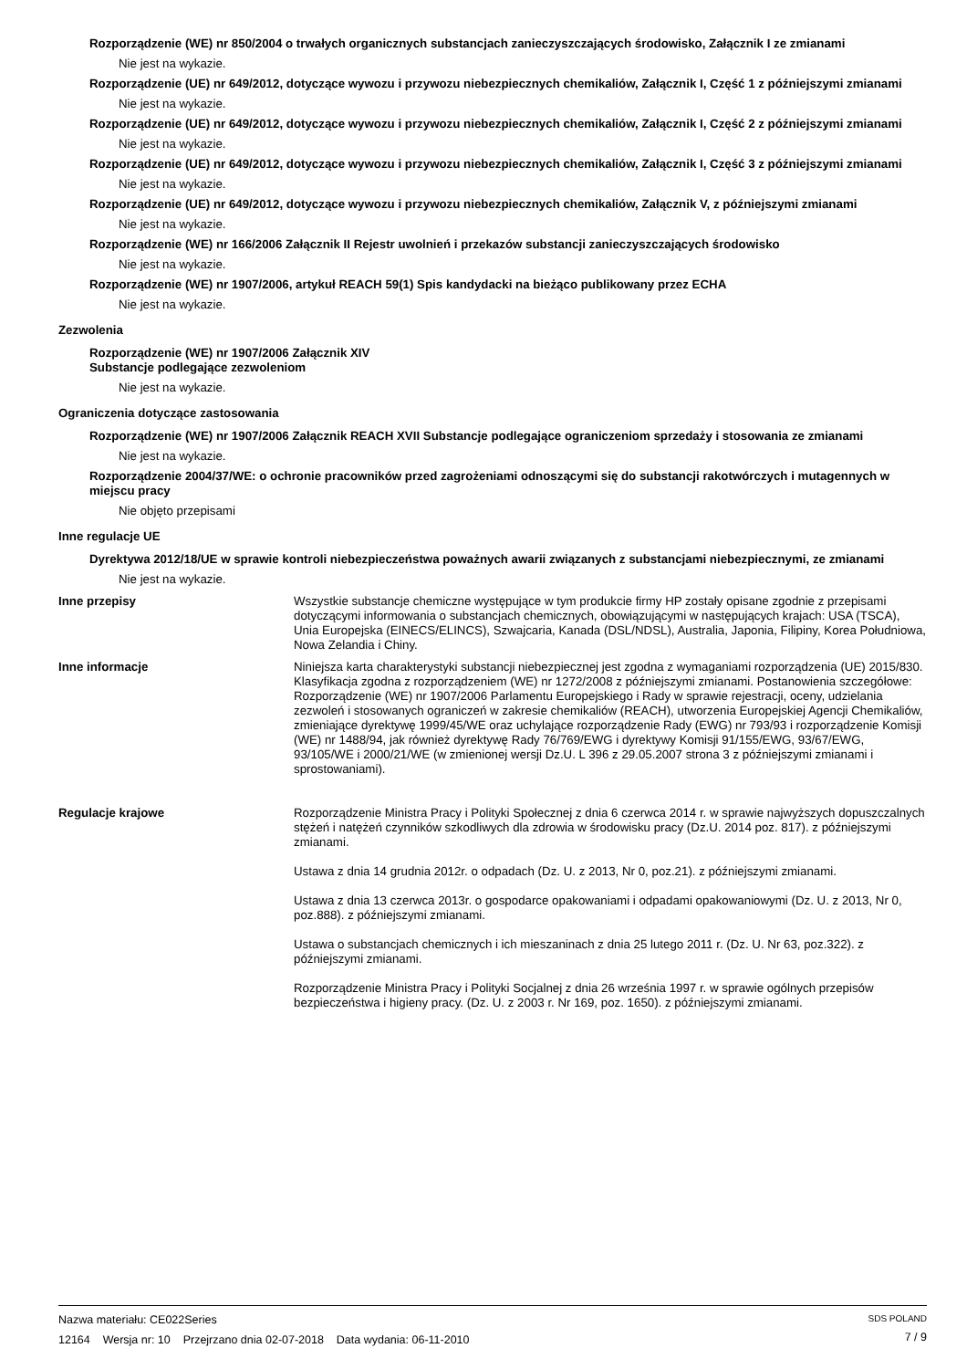Rozporządzenie (WE) nr 850/2004 o trwałych organicznych substancjach zanieczyszczających środowisko, Załącznik I ze zmianami
Nie jest na wykazie.
Rozporządzenie (UE) nr 649/2012, dotyczące wywozu i przywozu niebezpiecznych chemikaliów, Załącznik I, Część 1 z późniejszymi zmianami
Nie jest na wykazie.
Rozporządzenie (UE) nr 649/2012, dotyczące wywozu i przywozu niebezpiecznych chemikaliów, Załącznik I, Część 2 z późniejszymi zmianami
Nie jest na wykazie.
Rozporządzenie (UE) nr 649/2012, dotyczące wywozu i przywozu niebezpiecznych chemikaliów, Załącznik I, Część 3 z późniejszymi zmianami
Nie jest na wykazie.
Rozporządzenie (UE) nr 649/2012, dotyczące wywozu i przywozu niebezpiecznych chemikaliów, Załącznik V, z późniejszymi zmianami
Nie jest na wykazie.
Rozporządzenie (WE) nr 166/2006 Załącznik II Rejestr uwolnień i przekazów substancji zanieczyszczających środowisko
Nie jest na wykazie.
Rozporządzenie (WE) nr 1907/2006, artykuł REACH 59(1) Spis kandydacki na bieżąco publikowany przez ECHA
Nie jest na wykazie.
Zezwolenia
Rozporządzenie (WE) nr 1907/2006 Załącznik XIV
Substancje podlegające zezwoleniom
Nie jest na wykazie.
Ograniczenia dotyczące zastosowania
Rozporządzenie (WE) nr 1907/2006 Załącznik REACH XVII Substancje podlegające ograniczeniom sprzedaży i stosowania ze zmianami
Nie jest na wykazie.
Rozporządzenie 2004/37/WE: o ochronie pracowników przed zagrożeniami odnoszącymi się do substancji rakotwórczych i mutagennych w miejscu pracy
Nie objęto przepisami
Inne regulacje UE
Dyrektywa 2012/18/UE w sprawie kontroli niebezpieczeństwa poważnych awarii związanych z substancjami niebezpiecznymi, ze zmianami
Nie jest na wykazie.
Inne przepisy Wszystkie substancje chemiczne występujące w tym produkcie firmy HP zostały opisane zgodnie z przepisami dotyczącymi informowania o substancjach chemicznych, obowiązującymi w następujących krajach: USA (TSCA), Unia Europejska (EINECS/ELINCS), Szwajcaria, Kanada (DSL/NDSL), Australia, Japonia, Filipiny, Korea Południowa, Nowa Zelandia i Chiny.
Inne informacje Niniejsza karta charakterystyki substancji niebezpiecznej jest zgodna z wymaganiami rozporządzenia (UE) 2015/830. Klasyfikacja zgodna z rozporządzeniem (WE) nr 1272/2008 z późniejszymi zmianami. Postanowienia szczegółowe: Rozporządzenie (WE) nr 1907/2006 Parlamentu Europejskiego i Rady w sprawie rejestracji, oceny, udzielania zezwoleń i stosowanych ograniczeń w zakresie chemikaliów (REACH), utworzenia Europejskiej Agencji Chemikaliów, zmieniające dyrektywę 1999/45/WE oraz uchylające rozporządzenie Rady (EWG) nr 793/93 i rozporządzenie Komisji (WE) nr 1488/94, jak również dyrektywę Rady 76/769/EWG i dyrektywy Komisji 91/155/EWG, 93/67/EWG, 93/105/WE i 2000/21/WE (w zmienionej wersji Dz.U. L 396 z 29.05.2007 strona 3 z późniejszymi zmianami i sprostowaniami).
Regulacje krajowe Rozporządzenie Ministra Pracy i Polityki Społecznej z dnia 6 czerwca 2014 r. w sprawie najwyższych dopuszczalnych stężeń i natężeń czynników szkodliwych dla zdrowia w środowisku pracy (Dz.U. 2014 poz. 817). z późniejszymi zmianami.
Ustawa z dnia 14 grudnia 2012r. o odpadach (Dz. U. z 2013, Nr 0, poz.21). z późniejszymi zmianami.
Ustawa z dnia 13 czerwca 2013r. o gospodarce opakowaniami i odpadami opakowaniowymi (Dz. U. z 2013, Nr 0, poz.888). z późniejszymi zmianami.
Ustawa o substancjach chemicznych i ich mieszaninach z dnia 25 lutego 2011 r. (Dz. U. Nr 63, poz.322). z późniejszymi zmianami.
Rozporządzenie Ministra Pracy i Polityki Socjalnej z dnia 26 września 1997 r. w sprawie ogólnych przepisów bezpieczeństwa i higieny pracy. (Dz. U. z 2003 r. Nr 169, poz. 1650). z późniejszymi zmianami.
Nazwa materiału: CE022Series
12164 Wersja nr: 10 Przejrzano dnia 02-07-2018 Data wydania: 06-11-2010
SDS POLAND
7 / 9